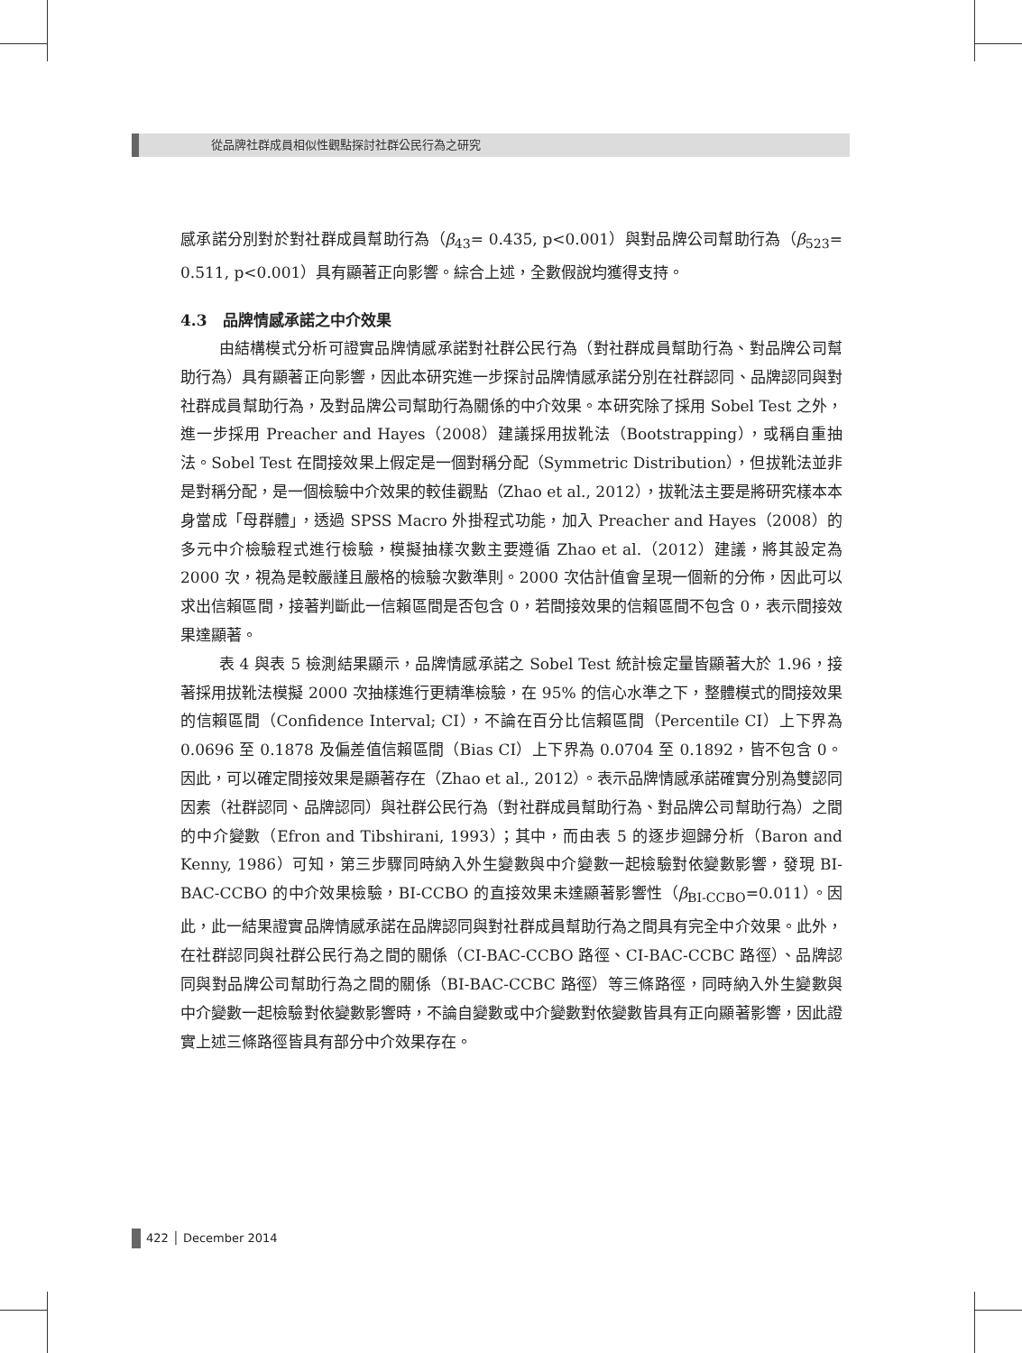從品牌社群成員相似性觀點探討社群公民行為之研究
感承諾分別對於對社群成員幫助行為（β<sub>43</sub>= 0.435, p<0.001）與對品牌公司幫助行為（β<sub>523</sub>= 0.511, p<0.001）具有顯著正向影響。綜合上述，全數假說均獲得支持。
4.3　品牌情感承諾之中介效果
由結構模式分析可證實品牌情感承諾對社群公民行為（對社群成員幫助行為、對品牌公司幫助行為）具有顯著正向影響，因此本研究進一步探討品牌情感承諾分別在社群認同、品牌認同與對社群成員幫助行為，及對品牌公司幫助行為關係的中介效果。本研究除了採用 Sobel Test 之外，進一步採用 Preacher and Hayes（2008）建議採用拔靴法（Bootstrapping），或稱自重抽法。Sobel Test 在間接效果上假定是一個對稱分配（Symmetric Distribution），但拔靴法並非是對稱分配，是一個檢驗中介效果的較佳觀點（Zhao et al., 2012），拔靴法主要是將研究樣本本身當成「母群體」，透過 SPSS Macro 外掛程式功能，加入 Preacher and Hayes（2008）的多元中介檢驗程式進行檢驗，模擬抽樣次數主要遵循 Zhao et al.（2012）建議，將其設定為 2000 次，視為是較嚴謹且嚴格的檢驗次數準則。2000 次估計值會呈現一個新的分佈，因此可以求出信賴區間，接著判斷此一信賴區間是否包含 0，若間接效果的信賴區間不包含 0，表示間接效果達顯著。
表 4 與表 5 檢測結果顯示，品牌情感承諾之 Sobel Test 統計檢定量皆顯著大於 1.96，接著採用拔靴法模擬 2000 次抽樣進行更精準檢驗，在 95% 的信心水準之下，整體模式的間接效果的信賴區間（Confidence Interval; CI），不論在百分比信賴區間（Percentile CI）上下界為 0.0696 至 0.1878 及偏差值信賴區間（Bias CI）上下界為 0.0704 至 0.1892，皆不包含 0。因此，可以確定間接效果是顯著存在（Zhao et al., 2012）。表示品牌情感承諾確實分別為雙認同因素（社群認同、品牌認同）與社群公民行為（對社群成員幫助行為、對品牌公司幫助行為）之間的中介變數（Efron and Tibshirani, 1993）；其中，而由表 5 的逐步迴歸分析（Baron and Kenny, 1986）可知，第三步驟同時納入外生變數與中介變數一起檢驗對依變數影響，發現 BI-BAC-CCBO 的中介效果檢驗，BI-CCBO 的直接效果未達顯著影響性（β<sub>BI-CCBO</sub>=0.011）。因此，此一結果證實品牌情感承諾在品牌認同與對社群成員幫助行為之間具有完全中介效果。此外，在社群認同與社群公民行為之間的關係（CI-BAC-CCBO 路徑、CI-BAC-CCBC 路徑）、品牌認同與對品牌公司幫助行為之間的關係（BI-BAC-CCBC 路徑）等三條路徑，同時納入外生變數與中介變數一起檢驗對依變數影響時，不論自變數或中介變數對依變數皆具有正向顯著影響，因此證實上述三條路徑皆具有部分中介效果存在。
422 │ December 2014